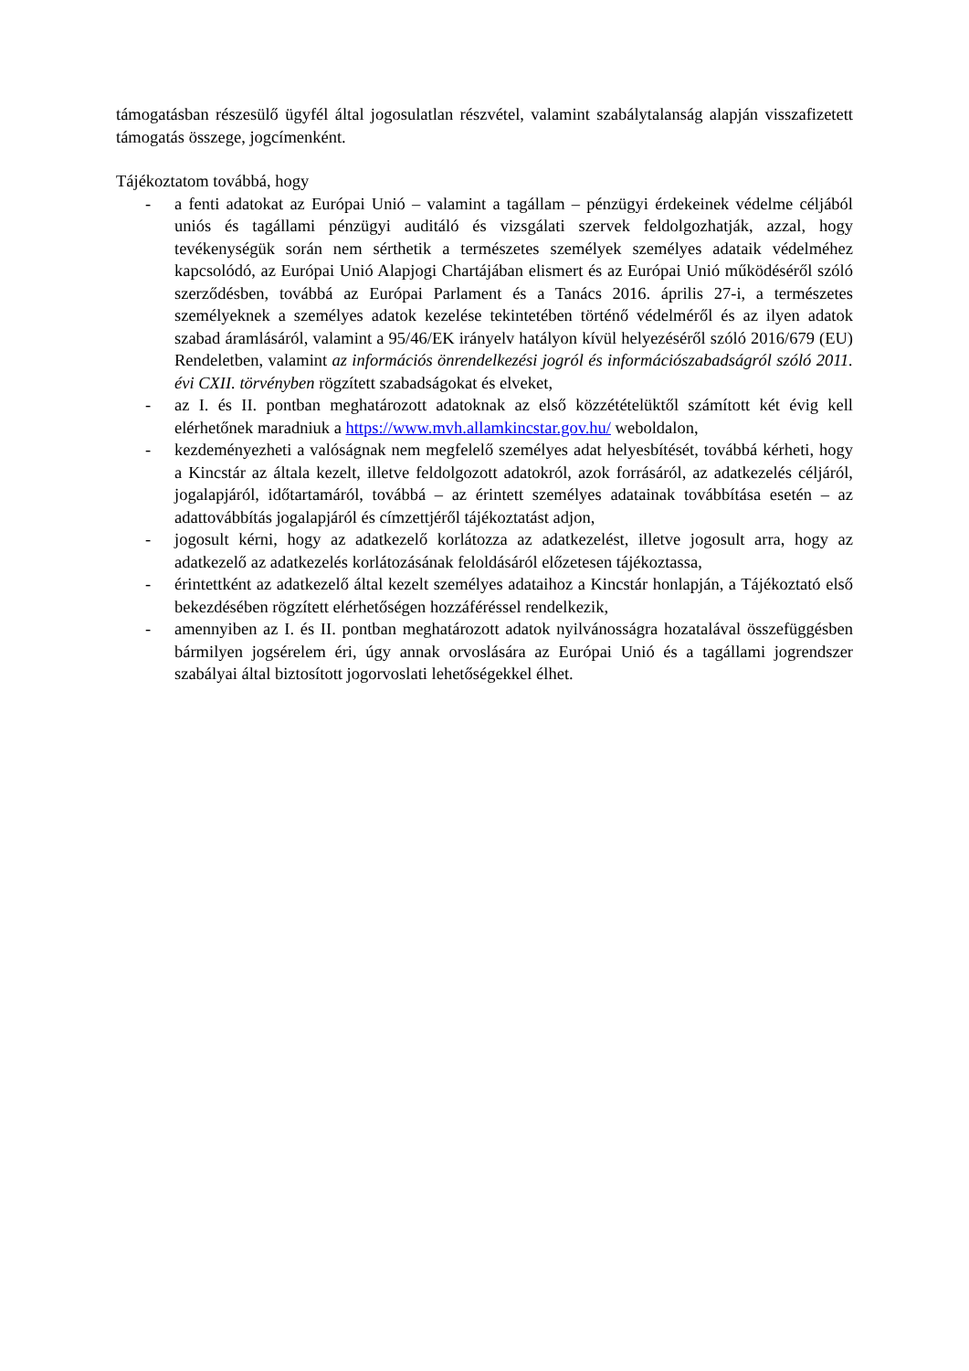támogatásban részesülő ügyfél által jogosulatlan részvétel, valamint szabálytalanság alapján visszafizetett támogatás összege, jogcímenként.
Tájékoztatom továbbá, hogy
- a fenti adatokat az Európai Unió – valamint a tagállam – pénzügyi érdekeinek védelme céljából uniós és tagállami pénzügyi auditáló és vizsgálati szervek feldolgozhatják, azzal, hogy tevékenységük során nem sérthetik a természetes személyek személyes adataik védelméhez kapcsolódó, az Európai Unió Alapjogi Chartájában elismert és az Európai Unió működéséről szóló szerződésben, továbbá az Európai Parlament és a Tanács 2016. április 27-i, a természetes személyeknek a személyes adatok kezelése tekintetében történő védelméről és az ilyen adatok szabad áramlásáról, valamint a 95/46/EK irányelv hatályon kívül helyezéséről szóló 2016/679 (EU) Rendeletben, valamint az információs önrendelkezési jogról és információszabadságról szóló 2011. évi CXII. törvényben rögzített szabadságokat és elveket,
- az I. és II. pontban meghatározott adatoknak az első közzétételüktől számított két évig kell elérhetőnek maradniuk a https://www.mvh.allamkincstar.gov.hu/ weboldalon,
- kezdeményezheti a valóságnak nem megfelelő személyes adat helyesbítését, továbbá kérheti, hogy a Kincstár az általa kezelt, illetve feldolgozott adatokról, azok forrásáról, az adatkezelés céljáról, jogalapjáról, időtartamáról, továbbá – az érintett személyes adatainak továbbítása esetén – az adattovábbítás jogalapjáról és címzettjéről tájékoztatást adjon,
- jogosult kérni, hogy az adatkezelő korlátozza az adatkezelést, illetve jogosult arra, hogy az adatkezelő az adatkezelés korlátozásának feloldásáról előzetesen tájékoztassa,
- érintettként az adatkezelő által kezelt személyes adataihoz a Kincstár honlapján, a Tájékoztató első bekezdésében rögzített elérhetőségen hozzáféréssel rendelkezik,
- amennyiben az I. és II. pontban meghatározott adatok nyilvánosságra hozatalával összefüggésben bármilyen jogsérelem éri, úgy annak orvoslására az Európai Unió és a tagállami jogrendszer szabályai által biztosított jogorvoslati lehetőségekkel élhet.